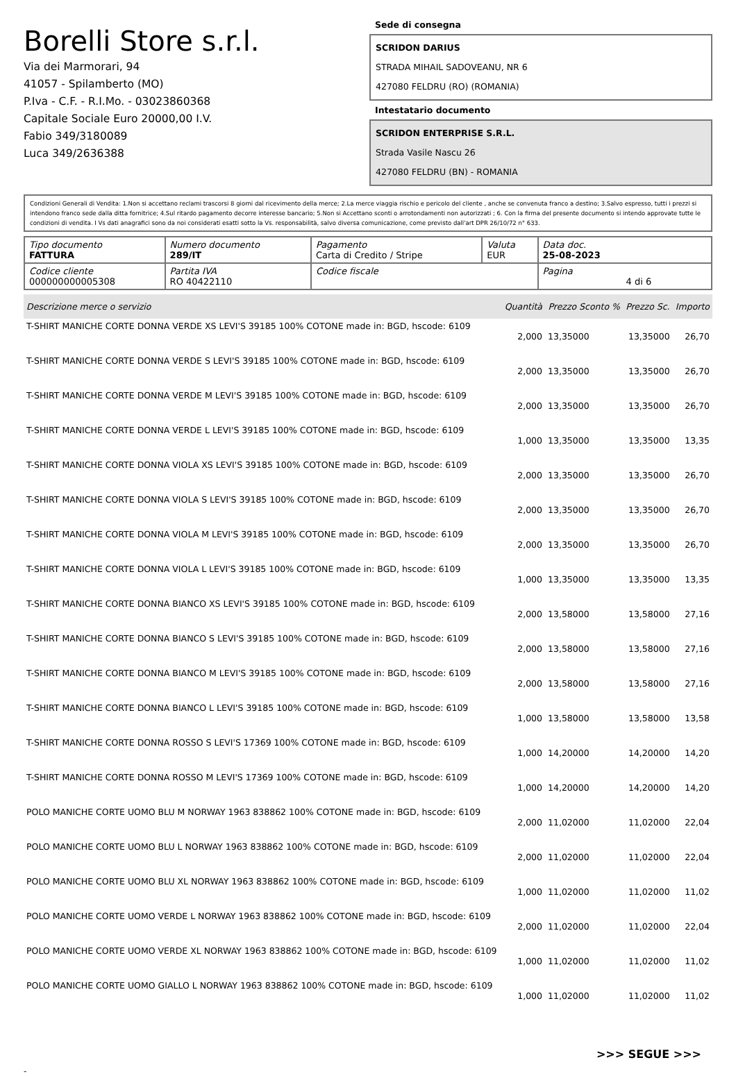Borelli Store s.r.l.
Via dei Marmorari, 94
41057 - Spilamberto (MO)
P.Iva - C.F. - R.I.Mo. - 03023860368
Capitale Sociale Euro 20000,00 I.V.
Fabio 349/3180089
Luca 349/2636388
Sede di consegna
SCRIDON DARIUS
STRADA MIHAIL SADOVEANU, NR 6
427080 FELDRU (RO) (ROMANIA)
Intestatario documento
SCRIDON ENTERPRISE S.R.L.
Strada Vasile Nascu 26
427080 FELDRU (BN) - ROMANIA
Condizioni Generali di Vendita: 1.Non si accettano reclami trascorsi 8 giorni dal ricevimento della merce; 2.La merce viaggia rischio e pericolo del cliente , anche se convenuta franco a destino; 3.Salvo espresso, tutti i prezzi si intendono franco sede dalla ditta fornitrice; 4.Sul ritardo pagamento decorre interesse bancario; 5.Non si Accettano sconti o arrotondamenti non autorizzati ; 6. Con la firma del presente documento si intendo approvate tutte le condizioni di vendita. I Vs dati anagrafici sono da noi considerati esatti sotto la Vs. responsabilità, salvo diversa comunicazione, come previsto dall'art DPR 26/10/72 n° 633.
| Tipo documento FATTURA | Numero documento 289/IT | Pagamento Carta di Credito / Stripe | Valuta EUR | Data doc. 25-08-2023 |
| Codice cliente 000000000005308 | Partita IVA RO 40422110 | Codice fiscale | | Pagina 4 di 6 |
| Descrizione merce o servizio | Quantità | Prezzo Sconto % | Prezzo Sc. | Importo |
| --- | --- | --- | --- | --- |
| T-SHIRT MANICHE CORTE DONNA VERDE XS LEVI'S 39185 100% COTONE made in: BGD, hscode: 6109 | 2,000 | 13,35000 | 13,35000 | 26,70 |
| T-SHIRT MANICHE CORTE DONNA VERDE S LEVI'S 39185 100% COTONE made in: BGD, hscode: 6109 | 2,000 | 13,35000 | 13,35000 | 26,70 |
| T-SHIRT MANICHE CORTE DONNA VERDE M LEVI'S 39185 100% COTONE made in: BGD, hscode: 6109 | 2,000 | 13,35000 | 13,35000 | 26,70 |
| T-SHIRT MANICHE CORTE DONNA VERDE L LEVI'S 39185 100% COTONE made in: BGD, hscode: 6109 | 1,000 | 13,35000 | 13,35000 | 13,35 |
| T-SHIRT MANICHE CORTE DONNA VIOLA XS LEVI'S 39185 100% COTONE made in: BGD, hscode: 6109 | 2,000 | 13,35000 | 13,35000 | 26,70 |
| T-SHIRT MANICHE CORTE DONNA VIOLA S LEVI'S 39185 100% COTONE made in: BGD, hscode: 6109 | 2,000 | 13,35000 | 13,35000 | 26,70 |
| T-SHIRT MANICHE CORTE DONNA VIOLA M LEVI'S 39185 100% COTONE made in: BGD, hscode: 6109 | 2,000 | 13,35000 | 13,35000 | 26,70 |
| T-SHIRT MANICHE CORTE DONNA VIOLA L LEVI'S 39185 100% COTONE made in: BGD, hscode: 6109 | 1,000 | 13,35000 | 13,35000 | 13,35 |
| T-SHIRT MANICHE CORTE DONNA BIANCO XS LEVI'S 39185 100% COTONE made in: BGD, hscode: 6109 | 2,000 | 13,58000 | 13,58000 | 27,16 |
| T-SHIRT MANICHE CORTE DONNA BIANCO S LEVI'S 39185 100% COTONE made in: BGD, hscode: 6109 | 2,000 | 13,58000 | 13,58000 | 27,16 |
| T-SHIRT MANICHE CORTE DONNA BIANCO M LEVI'S 39185 100% COTONE made in: BGD, hscode: 6109 | 2,000 | 13,58000 | 13,58000 | 27,16 |
| T-SHIRT MANICHE CORTE DONNA BIANCO L LEVI'S 39185 100% COTONE made in: BGD, hscode: 6109 | 1,000 | 13,58000 | 13,58000 | 13,58 |
| T-SHIRT MANICHE CORTE DONNA ROSSO S LEVI'S 17369 100% COTONE made in: BGD, hscode: 6109 | 1,000 | 14,20000 | 14,20000 | 14,20 |
| T-SHIRT MANICHE CORTE DONNA ROSSO M LEVI'S 17369 100% COTONE made in: BGD, hscode: 6109 | 1,000 | 14,20000 | 14,20000 | 14,20 |
| POLO MANICHE CORTE UOMO BLU M NORWAY 1963 838862 100% COTONE made in: BGD, hscode: 6109 | 2,000 | 11,02000 | 11,02000 | 22,04 |
| POLO MANICHE CORTE UOMO BLU L NORWAY 1963 838862 100% COTONE made in: BGD, hscode: 6109 | 2,000 | 11,02000 | 11,02000 | 22,04 |
| POLO MANICHE CORTE UOMO BLU XL NORWAY 1963 838862 100% COTONE made in: BGD, hscode: 6109 | 1,000 | 11,02000 | 11,02000 | 11,02 |
| POLO MANICHE CORTE UOMO VERDE L NORWAY 1963 838862 100% COTONE made in: BGD, hscode: 6109 | 2,000 | 11,02000 | 11,02000 | 22,04 |
| POLO MANICHE CORTE UOMO VERDE XL NORWAY 1963 838862 100% COTONE made in: BGD, hscode: 6109 | 1,000 | 11,02000 | 11,02000 | 11,02 |
| POLO MANICHE CORTE UOMO GIALLO L NORWAY 1963 838862 100% COTONE made in: BGD, hscode: 6109 | 1,000 | 11,02000 | 11,02000 | 11,02 |
>>> SEGUE >>>
-